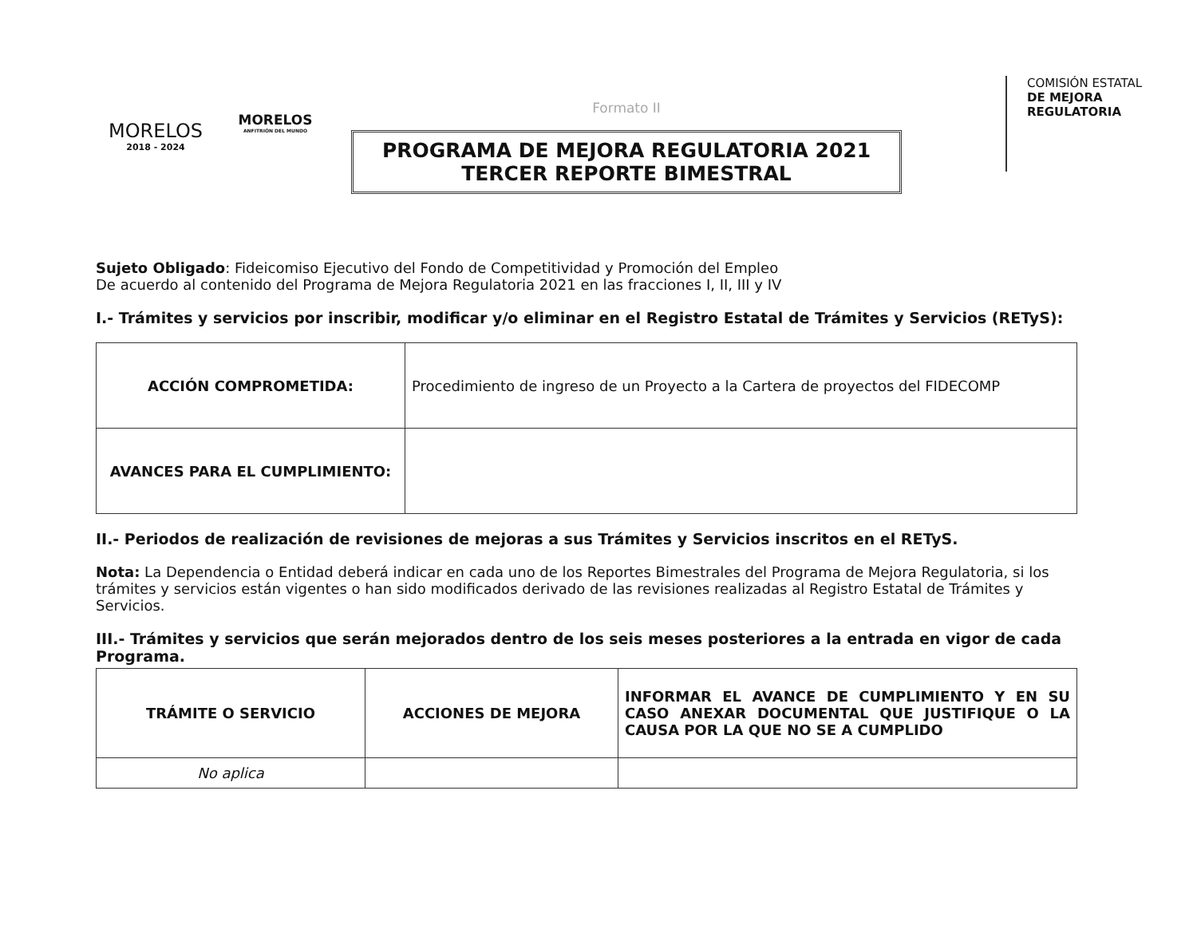MORELOS
2018 - 2024
MORELOS
ANFITRIÓN DEL MUNDO
Formato II
PROGRAMA DE MEJORA REGULATORIA 2021
TERCER REPORTE BIMESTRAL
COMISIÓN ESTATAL
DE MEJORA
REGULATORIA
Sujeto Obligado: Fideicomiso Ejecutivo del Fondo de Competitividad y Promoción del Empleo
De acuerdo al contenido del Programa de Mejora Regulatoria 2021 en las fracciones I, II, III y IV
I.- Trámites y servicios por inscribir, modificar y/o eliminar en el Registro Estatal de Trámites y Servicios (RETyS):
| ACCIÓN COMPROMETIDA: | Procedimiento de ingreso de un Proyecto a la Cartera de proyectos del FIDECOMP |
| AVANCES PARA EL CUMPLIMIENTO: | |
II.- Periodos de realización de revisiones de mejoras a sus Trámites y Servicios inscritos en el RETyS.
Nota: La Dependencia o Entidad deberá indicar en cada uno de los Reportes Bimestrales del Programa de Mejora Regulatoria, si los trámites y servicios están vigentes o han sido modificados derivado de las revisiones realizadas al Registro Estatal de Trámites y Servicios.
III.- Trámites y servicios que serán mejorados dentro de los seis meses posteriores a la entrada en vigor de cada Programa.
| TRÁMITE O SERVICIO | ACCIONES DE MEJORA | INFORMAR EL AVANCE DE CUMPLIMIENTO Y EN SU CASO ANEXAR DOCUMENTAL QUE JUSTIFIQUE O LA CAUSA POR LA QUE NO SE A CUMPLIDO |
| --- | --- | --- |
| No aplica | | |